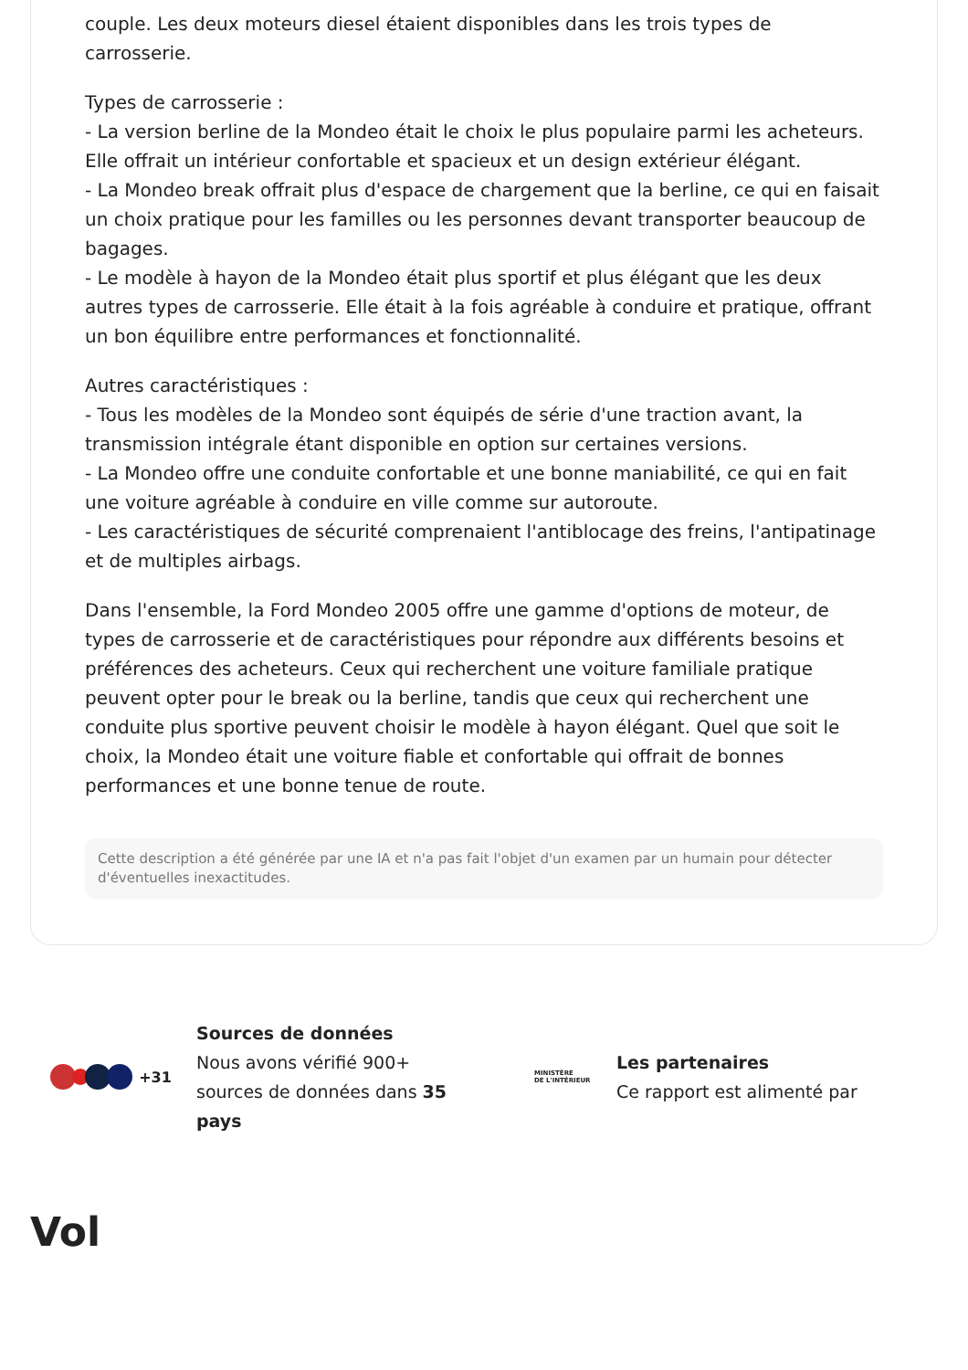couple. Les deux moteurs diesel étaient disponibles dans les trois types de carrosserie.
Types de carrosserie :
- La version berline de la Mondeo était le choix le plus populaire parmi les acheteurs. Elle offrait un intérieur confortable et spacieux et un design extérieur élégant.
- La Mondeo break offrait plus d'espace de chargement que la berline, ce qui en faisait un choix pratique pour les familles ou les personnes devant transporter beaucoup de bagages.
- Le modèle à hayon de la Mondeo était plus sportif et plus élégant que les deux autres types de carrosserie. Elle était à la fois agréable à conduire et pratique, offrant un bon équilibre entre performances et fonctionnalité.
Autres caractéristiques :
- Tous les modèles de la Mondeo sont équipés de série d'une traction avant, la transmission intégrale étant disponible en option sur certaines versions.
- La Mondeo offre une conduite confortable et une bonne maniabilité, ce qui en fait une voiture agréable à conduire en ville comme sur autoroute.
- Les caractéristiques de sécurité comprenaient l'antiblocage des freins, l'antipatinage et de multiples airbags.
Dans l'ensemble, la Ford Mondeo 2005 offre une gamme d'options de moteur, de types de carrosserie et de caractéristiques pour répondre aux différents besoins et préférences des acheteurs. Ceux qui recherchent une voiture familiale pratique peuvent opter pour le break ou la berline, tandis que ceux qui recherchent une conduite plus sportive peuvent choisir le modèle à hayon élégant. Quel que soit le choix, la Mondeo était une voiture fiable et confortable qui offrait de bonnes performances et une bonne tenue de route.
Cette description a été générée par une IA et n'a pas fait l'objet d'un examen par un humain pour détecter d'éventuelles inexactitudes.
+31
Sources de données
Nous avons vérifié 900+ sources de données dans 35 pays
MINISTÈRE
DE L'INTÉRIEUR
Les partenaires
Ce rapport est alimenté par
Vol